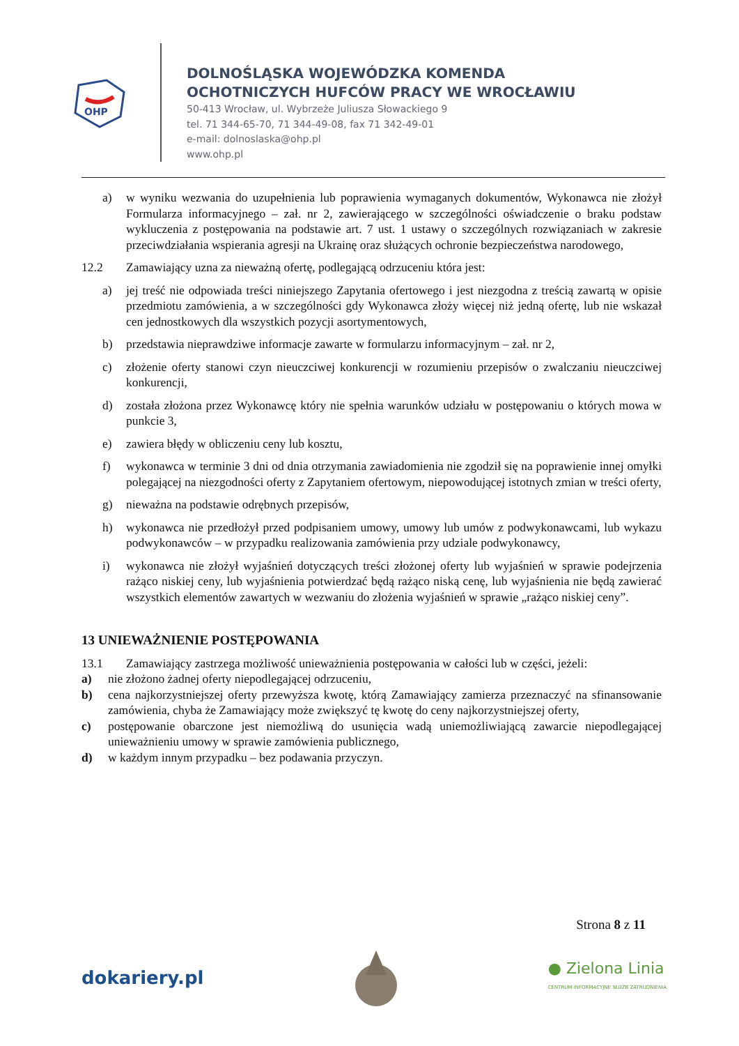OHP
DOLNOŚLĄSKA WOJEWÓDZKA KOMENDA
OCHOTNICZYCH HUFCÓW PRACY WE WROCŁAWIU
50-413 Wrocław, ul. Wybrzeże Juliusza Słowackiego 9
tel. 71 344-65-70, 71 344-49-08, fax 71 342-49-01
e-mail: dolnoslaska@ohp.pl
www.ohp.pl
a) w wyniku wezwania do uzupełnienia lub poprawienia wymaganych dokumentów, Wykonawca nie złożył Formularza informacyjnego – zał. nr 2, zawierającego w szczególności oświadczenie o braku podstaw wykluczenia z postępowania na podstawie art. 7 ust. 1 ustawy o szczególnych rozwiązaniach w zakresie przeciwdziałania wspierania agresji na Ukrainę oraz służących ochronie bezpieczeństwa narodowego,
12.2 Zamawiający uzna za nieważną ofertę, podlegającą odrzuceniu która jest:
a) jej treść nie odpowiada treści niniejszego Zapytania ofertowego i jest niezgodna z treścią zawartą w opisie przedmiotu zamówienia, a w szczególności gdy Wykonawca złoży więcej niż jedną ofertę, lub nie wskazał cen jednostkowych dla wszystkich pozycji asortymentowych,
b) przedstawia nieprawdziwe informacje zawarte w formularzu informacyjnym – zał. nr 2,
c) złożenie oferty stanowi czyn nieuczciwej konkurencji w rozumieniu przepisów o zwalczaniu nieuczciwej konkurencji,
d) została złożona przez Wykonawcę który nie spełnia warunków udziału w postępowaniu o których mowa w punkcie 3,
e) zawiera błędy w obliczeniu ceny lub kosztu,
f) wykonawca w terminie 3 dni od dnia otrzymania zawiadomienia nie zgodził się na poprawienie innej omyłki polegającej na niezgodności oferty z Zapytaniem ofertowym, niepowodującej istotnych zmian w treści oferty,
g) nieważna na podstawie odrębnych przepisów,
h) wykonawca nie przedłożył przed podpisaniem umowy, umowy lub umów z podwykonawcami, lub wykazu podwykonawców – w przypadku realizowania zamówienia przy udziale podwykonawcy,
i) wykonawca nie złożył wyjaśnień dotyczących treści złożonej oferty lub wyjaśnień w sprawie podejrzenia rażąco niskiej ceny, lub wyjaśnienia potwierdzać będą rażąco niską cenę, lub wyjaśnienia nie będą zawierać wszystkich elementów zawartych w wezwaniu do złożenia wyjaśnień w sprawie „rażąco niskiej ceny”.
13 UNIEWAŻNIENIE POSTĘPOWANIA
13.1 Zamawiający zastrzega możliwość unieważnienia postępowania w całości lub w części, jeżeli:
a) nie złożono żadnej oferty niepodlegającej odrzuceniu,
b) cena najkorzystniejszej oferty przewyższa kwotę, którą Zamawiający zamierza przeznaczyć na sfinansowanie zamówienia, chyba że Zamawiający może zwiększyć tę kwotę do ceny najkorzystniejszej oferty,
c) postępowanie obarczone jest niemożliwą do usunięcia wadą uniemożliwiającą zawarcie niepodlegającej unieważnieniu umowy w sprawie zamówienia publicznego,
d) w każdym innym przypadku – bez podawania przyczyn.
Strona 8 z 11
dokariery.pl ● Zielona Linia
CENTRUM INFORMACYJNE SŁUŻB ZATRUDNIENIA